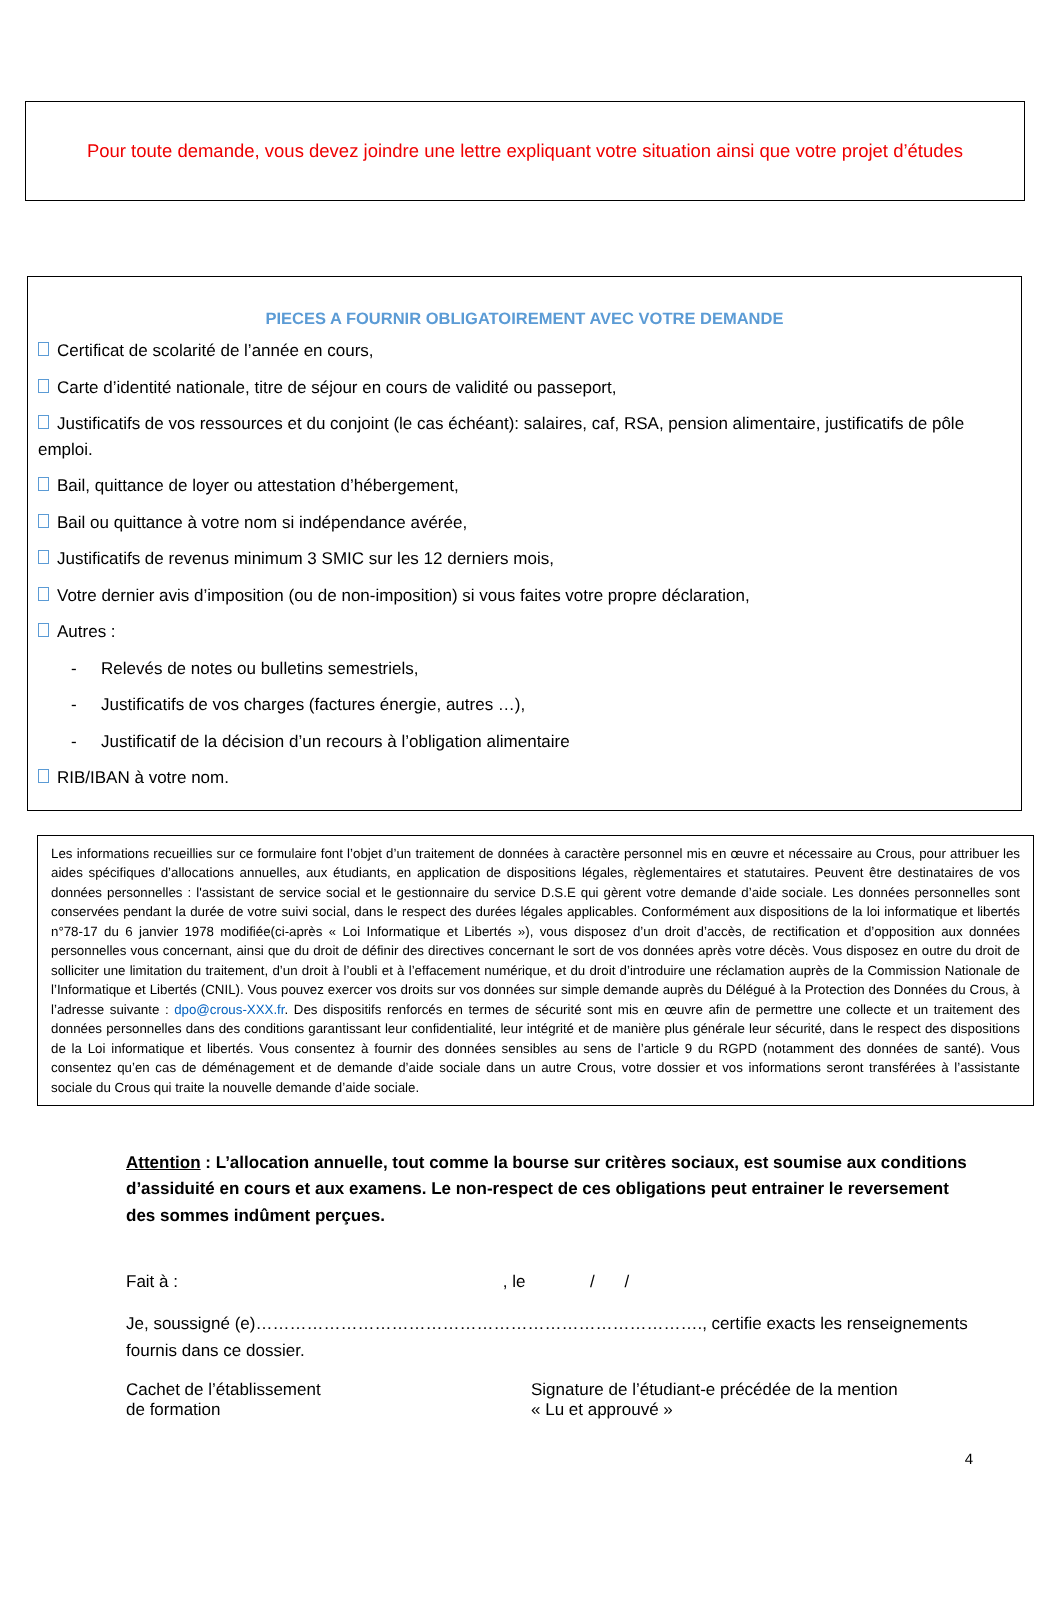Pour toute demande, vous devez joindre une lettre expliquant votre situation ainsi que votre projet d’études
PIECES A FOURNIR OBLIGATOIREMENT AVEC VOTRE DEMANDE
Certificat de scolarité de l’année en cours,
Carte d’identité nationale, titre de séjour en cours de validité ou passeport,
Justificatifs de vos ressources et du conjoint (le cas échéant): salaires, caf, RSA, pension alimentaire, justificatifs de pôle emploi.
Bail, quittance de loyer ou attestation d’hébergement,
Bail ou quittance à votre nom si indépendance avérée,
Justificatifs de revenus minimum 3 SMIC sur les 12 derniers mois,
Votre dernier avis d’imposition (ou de non-imposition) si vous faites votre propre déclaration,
Autres :
- Relevés de notes ou bulletins semestriels,
- Justificatifs de vos charges (factures énergie, autres …),
- Justificatif de la décision d’un recours à l’obligation alimentaire
RIB/IBAN à votre nom.
Les informations recueillies sur ce formulaire font l’objet d’un traitement de données à caractère personnel mis en œuvre et nécessaire au Crous, pour attribuer les aides spécifiques d’allocations annuelles, aux étudiants, en application de dispositions légales, règlementaires et statutaires. Peuvent être destinataires de vos données personnelles : l'assistant de service social et le gestionnaire du service D.S.E qui gèrent votre demande d’aide sociale. Les données personnelles sont conservées pendant la durée de votre suivi social, dans le respect des durées légales applicables. Conformément aux dispositions de la loi informatique et libertés n°78-17 du 6 janvier 1978 modifiée(ci-après « Loi Informatique et Libertés »), vous disposez d’un droit d’accès, de rectification et d’opposition aux données personnelles vous concernant, ainsi que du droit de définir des directives concernant le sort de vos données après votre décès. Vous disposez en outre du droit de solliciter une limitation du traitement, d’un droit à l’oubli et à l’effacement numérique, et du droit d’introduire une réclamation auprès de la Commission Nationale de l’Informatique et Libertés (CNIL). Vous pouvez exercer vos droits sur vos données sur simple demande auprès du Délégué à la Protection des Données du Crous, à l’adresse suivante : dpo@crous-XXX.fr. Des dispositifs renforcés en termes de sécurité sont mis en œuvre afin de permettre une collecte et un traitement des données personnelles dans des conditions garantissant leur confidentialité, leur intégrité et de manière plus générale leur sécurité, dans le respect des dispositions de la Loi informatique et libertés. Vous consentez à fournir des données sensibles au sens de l’article 9 du RGPD (notamment des données de santé). Vous consentez qu’en cas de déménagement et de demande d’aide sociale dans un autre Crous, votre dossier et vos informations seront transférées à l’assistante sociale du Crous qui traite la nouvelle demande d’aide sociale.
Attention : L’allocation annuelle, tout comme la bourse sur critères sociaux, est soumise aux conditions d’assiduité en cours et aux examens. Le non-respect de ces obligations peut entrainer le reversement des sommes indûment perçues.
Fait à : , le / /
Je, soussigné (e)……………………………………………………………………., certifie exacts les renseignements fournis dans ce dossier.
Cachet de l’établissement
de formation
Signature de l’étudiant-e précédée de la mention
« Lu et approuvé »
4